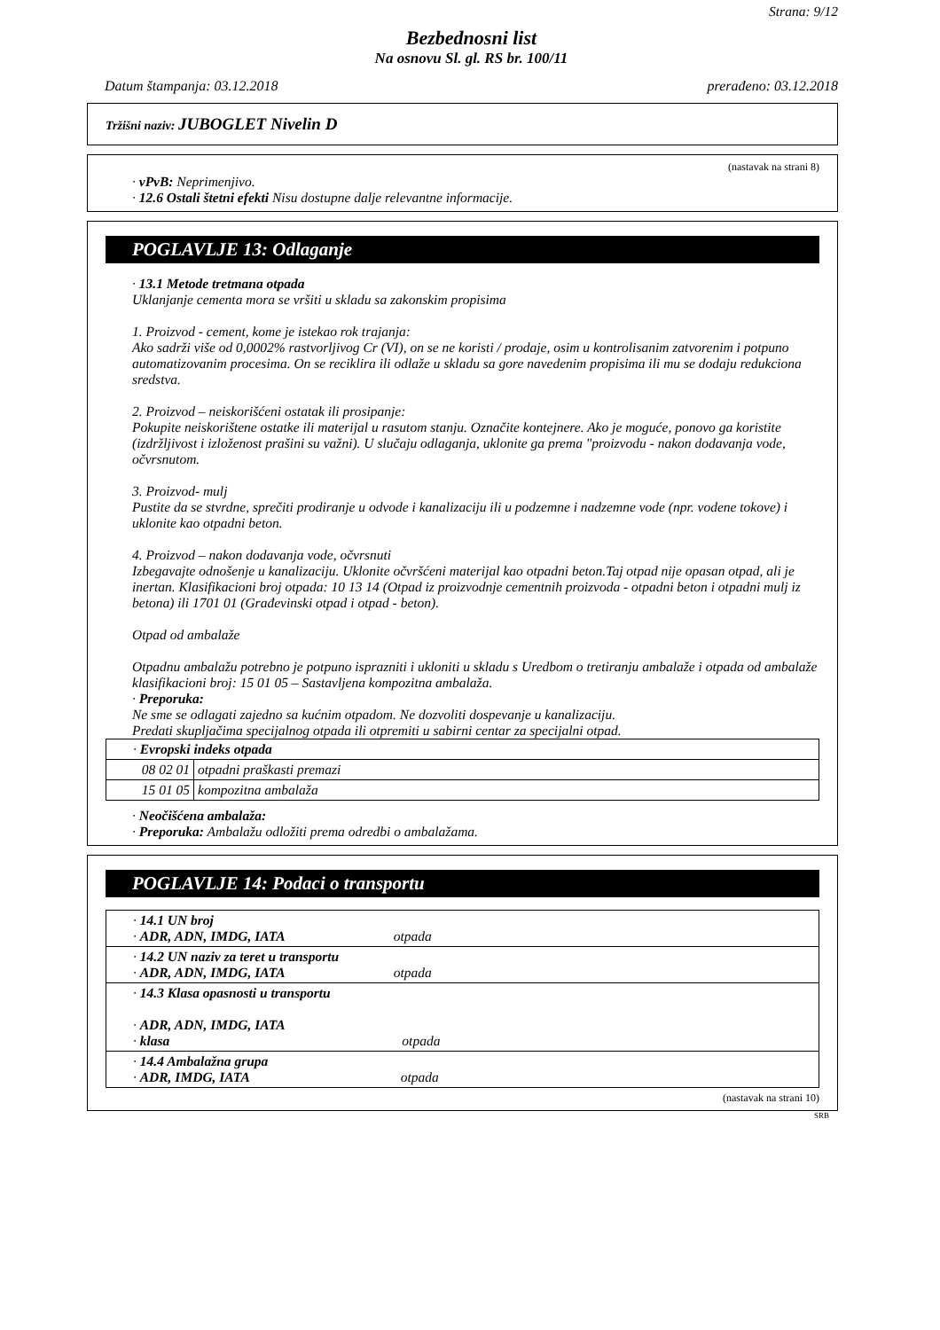Strana: 9/12
Bezbednosni list
Na osnovu Sl. gl. RS br. 100/11
Datum štampanja: 03.12.2018 prerađeno: 03.12.2018
Tržišni naziv: JUBOGLET Nivelin D
(nastavak na strani 8)
· vPvB: Neprimenjivo.
· 12.6 Ostali štetni efekti Nisu dostupne dalje relevantne informacije.
POGLAVLJE 13: Odlaganje
· 13.1 Metode tretmana otpada
Uklanjanje cementa mora se vršiti u skladu sa zakonskim propisima
1. Proizvod - cement, kome je istekao rok trajanja:
Ako sadrži više od 0,0002% rastvorljivog Cr (VI), on se ne koristi / prodaje, osim u kontrolisanim zatvorenim i potpuno automatizovanim procesima. On se reciklira ili odlaže u skladu sa gore navedenim propisima ili mu se dodaju redukciona sredstva.
2. Proizvod – neiskorišćeni ostatak ili prosipanje:
Pokupite neiskorištene ostatke ili materijal u rasutom stanju. Označite kontejnere. Ako je moguće, ponovo ga koristite (izdržljivost i izloženost prašini su važni). U slučaju odlaganja, uklonite ga prema "proizvodu - nakon dodavanja vode, očvrsnutom.
3. Proizvod- mulj
Pustite da se stvrdne, sprečiti prodiranje u odvode i kanalizaciju ili u podzemne i nadzemne vode (npr. vodene tokove) i uklonite kao otpadni beton.
4. Proizvod – nakon dodavanja vode, očvrsnuti
Izbegavajte odnošenje u kanalizaciju. Uklonite očvršćeni materijal kao otpadni beton.Taj otpad nije opasan otpad, ali je inertan. Klasifikacioni broj otpada: 10 13 14 (Otpad iz proizvodnje cementnih proizvoda - otpadni beton i otpadni mulj iz betona) ili 1701 01 (Građevinski otpad i otpad - beton).
Otpad od ambalaže
Otpadnu ambalažu potrebno je potpuno isprazniti i ukloniti u skladu s Uredbom o tretiranju ambalaže i otpada od ambalaže klasifikacioni broj: 15 01 05 – Sastavljena kompozitna ambalaža.
· Preporuka:
Ne sme se odlagati zajedno sa kućnim otpadom. Ne dozvoliti dospevanje u kanalizaciju.
Predati skupljačima specijalnog otpada ili otpremiti u sabirni centar za specijalni otpad.
| · Evropski indeks otpada | |
| 08 02 01 | otpadni praškasti premazi |
| 15 01 05 | kompozitna ambalaža |
· Neočišćena ambalaža:
· Preporuka: Ambalažu odložiti prema odredbi o ambalažama.
POGLAVLJE 14: Podaci o transportu
| · 14.1 UN broj · ADR, ADN, IMDG, IATA otpada |
| · 14.2 UN naziv za teret u transportu · ADR, ADN, IMDG, IATA otpada |
| · 14.3 Klasa opasnosti u transportu · ADR, ADN, IMDG, IATA · klasa otpada |
| · 14.4 Ambalažna grupa · ADR, IMDG, IATA otpada |
(nastavak na strani 10)
SRB